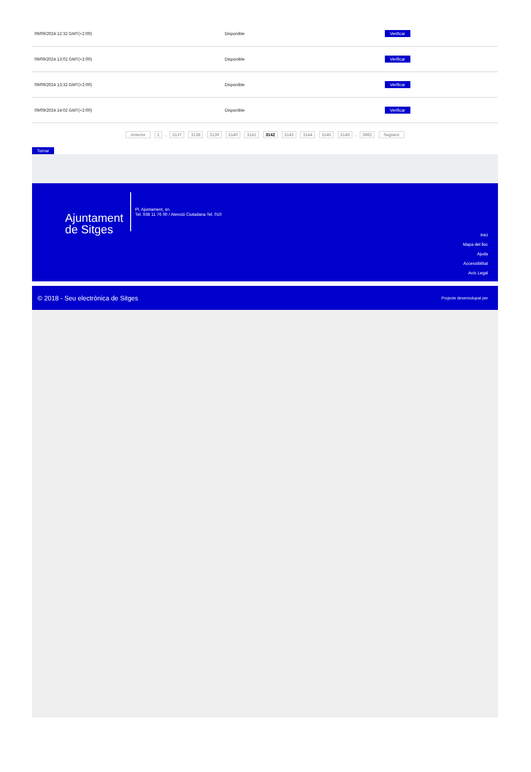| 09/09/2024 12:32 GMT(+2:00) | Disponible | Verificar |
| 09/09/2024 13:02 GMT(+2:00) | Disponible | Verificar |
| 09/09/2024 13:32 GMT(+2:00) | Disponible | Verificar |
| 09/09/2024 14:02 GMT(+2:00) | Disponible | Verificar |
Anterior 1 .. 3137 3138 3139 3140 3141 3142 3143 3144 3145 3146 .. 3982 Següent
Tornar
Ajuntament de Sitges
Pl. Ajuntament, sn.
Tel. 938 11 76 00 / Atenció Ciutadana Tel. 010
Inici
Mapa del lloc
Ajuda
Accessibilitat
Avís Legal
© 2018 - Seu electrònica de Sitges Projecte desenvolupat per